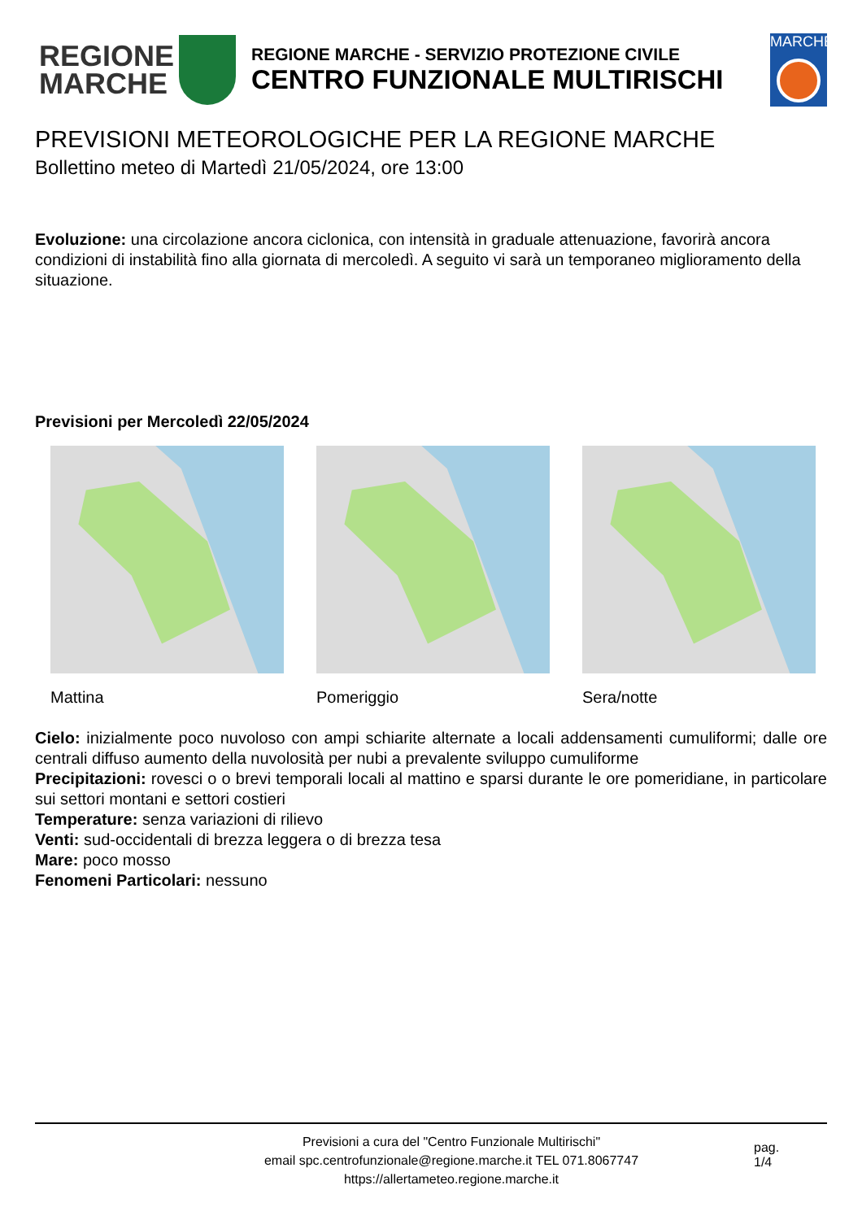REGIONE
MARCHE
REGIONE MARCHE - SERVIZIO PROTEZIONE CIVILE
CENTRO FUNZIONALE MULTIRISCHI
MARCHE
PREVISIONI METEOROLOGICHE PER LA REGIONE MARCHE
Bollettino meteo di Martedì 21/05/2024, ore 13:00
Evoluzione: una circolazione ancora ciclonica, con intensità in graduale attenuazione, favorirà ancora condizioni di instabilità fino alla giornata di mercoledì. A seguito vi sarà un temporaneo miglioramento della situazione.
Previsioni per Mercoledì 22/05/2024
Mattina Pomeriggio Sera/notte
Cielo: inizialmente poco nuvoloso con ampi schiarite alternate a locali addensamenti cumuliformi; dalle ore centrali diffuso aumento della nuvolosità per nubi a prevalente sviluppo cumuliforme
Precipitazioni: rovesci o o brevi temporali locali al mattino e sparsi durante le ore pomeridiane, in particolare sui settori montani e settori costieri
Temperature: senza variazioni di rilievo
Venti: sud-occidentali di brezza leggera o di brezza tesa
Mare: poco mosso
Fenomeni Particolari: nessuno
Previsioni a cura del "Centro Funzionale Multirischi"
email spc.centrofunzionale@regione.marche.it TEL 071.8067747
https://allertameteo.regione.marche.it
pag.
1/4